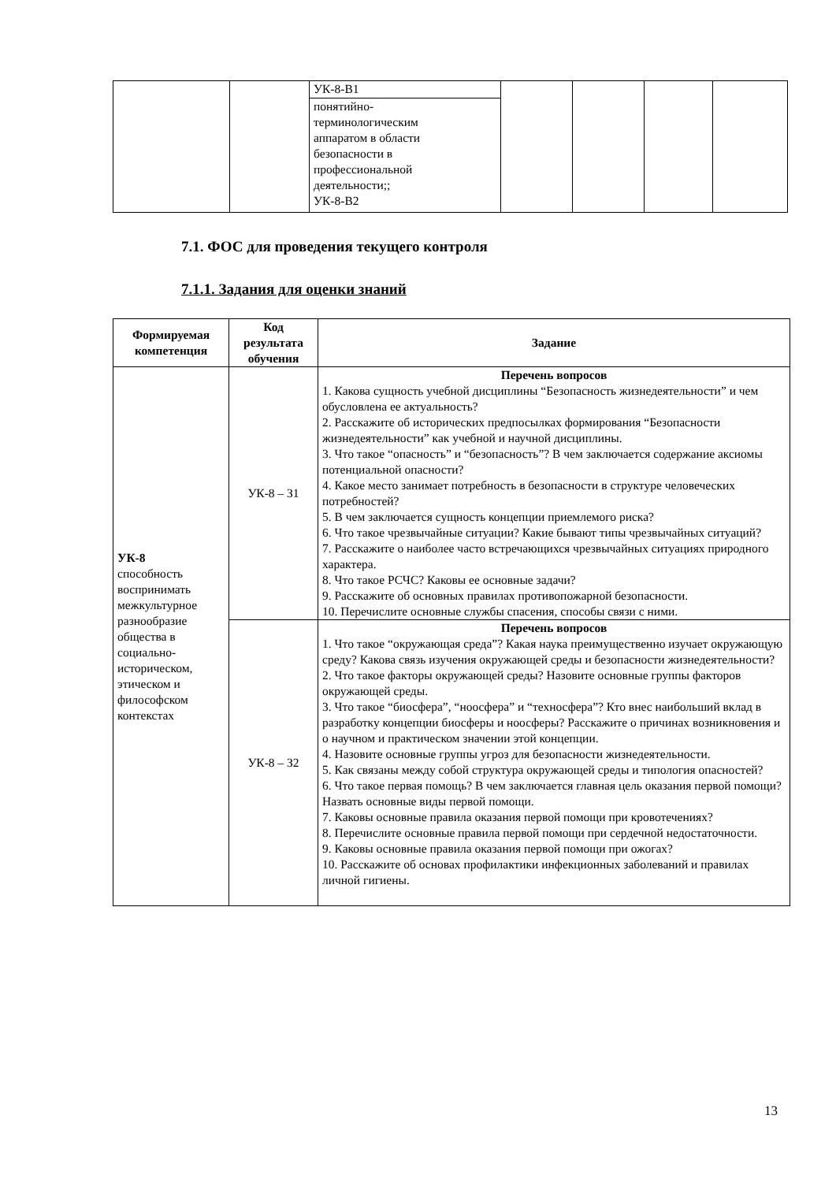| | | УК-8-В1 | | | | |
| | | понятийно- терминологическим аппаратом в области безопасности в профессиональной деятельности;; УК-8-В2 | | | | |
7.1. ФОС для проведения текущего контроля
7.1.1. Задания для оценки знаний
| Формируемая компетенция | Код результата обучения | Задание |
| --- | --- | --- |
| УК-8 способность воспринимать межкультурное разнообразие общества в социально-историческом, этическом и философском контекстах | УК-8 – З1 | Перечень вопросов 1. Какова сущность учебной дисциплины “Безопасность жизнедеятельности” и чем обусловлена ее актуальность? 2. Расскажите об исторических предпосылках формирования “Безопасности жизнедеятельности” как учебной и научной дисциплины. 3. Что такое “опасность” и “безопасность”? В чем заключается содержание аксиомы потенциальной опасности? 4. Какое место занимает потребность в безопасности в структуре человеческих потребностей? 5. В чем заключается сущность концепции приемлемого риска? 6. Что такое чрезвычайные ситуации? Какие бывают типы чрезвычайных ситуаций? 7. Расскажите о наиболее часто встречающихся чрезвычайных ситуациях природного характера. 8. Что такое РСЧС? Каковы ее основные задачи? 9. Расскажите об основных правилах противопожарной безопасности. 10. Перечислите основные службы спасения, способы связи с ними. |
| | УК-8 – З2 | Перечень вопросов 1. Что такое “окружающая среда”? Какая наука преимущественно изучает окружающую среду? Какова связь изучения окружающей среды и безопасности жизнедеятельности? 2. Что такое факторы окружающей среды? Назовите основные группы факторов окружающей среды. 3. Что такое “биосфера”, “ноосфера” и “техносфера”? Кто внес наибольший вклад в разработку концепции биосферы и ноосферы? Расскажите о причинах возникновения и о научном и практическом значении этой концепции. 4. Назовите основные группы угроз для безопасности жизнедеятельности. 5. Как связаны между собой структура окружающей среды и типология опасностей? 6. Что такое первая помощь? В чем заключается главная цель оказания первой помощи? Назвать основные виды первой помощи. 7. Каковы основные правила оказания первой помощи при кровотечениях? 8. Перечислите основные правила первой помощи при сердечной недостаточности. 9. Каковы основные правила оказания первой помощи при ожогах? 10. Расскажите об основах профилактики инфекционных заболеваний и правилах личной гигиены. |
13